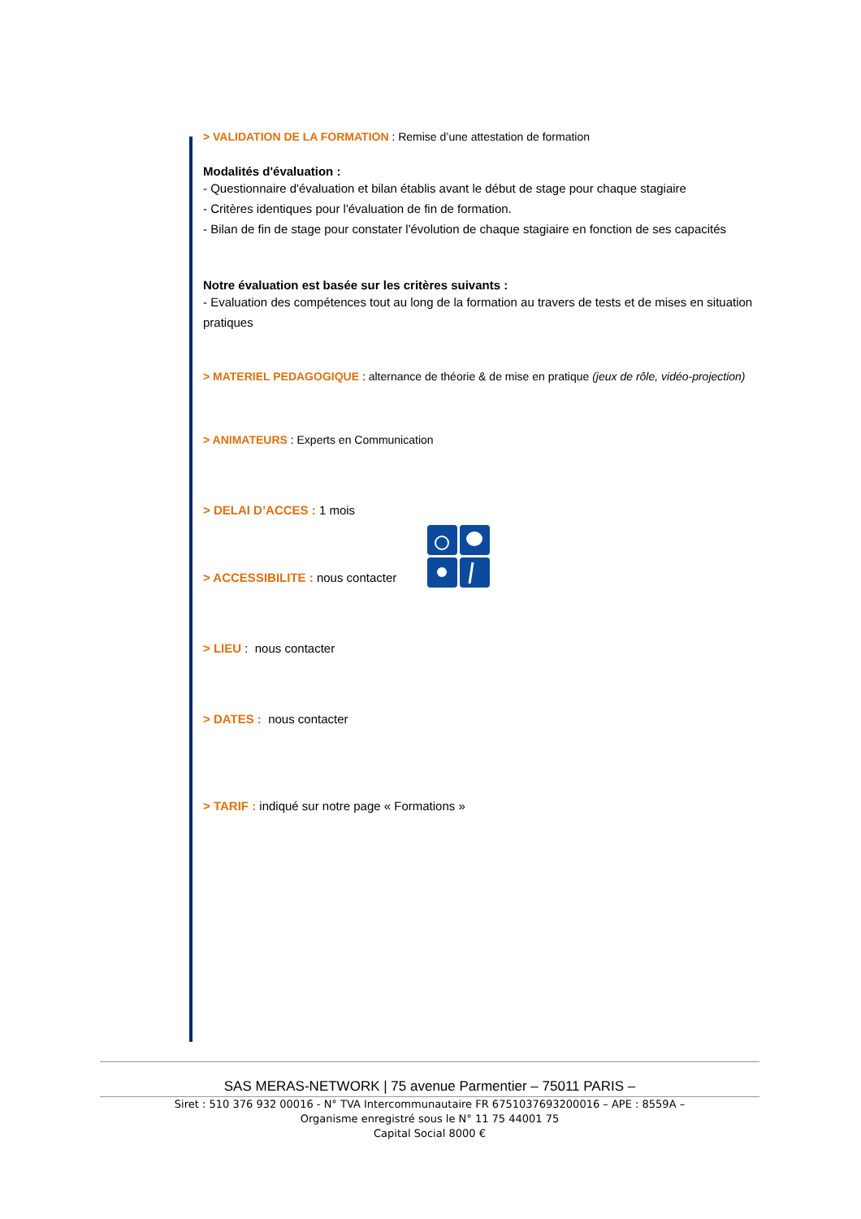> VALIDATION DE LA FORMATION : Remise d’une attestation de formation
Modalités d'évaluation :
- Questionnaire d'évaluation et bilan établis avant le début de stage pour chaque stagiaire
- Critères identiques pour l'évaluation de fin de formation.
- Bilan de fin de stage pour constater l'évolution de chaque stagiaire en fonction de ses capacités
Notre évaluation est basée sur les critères suivants :
- Evaluation des compétences tout au long de la formation au travers de tests et de mises en situation pratiques
> MATERIEL PEDAGOGIQUE : alternance de théorie & de mise en pratique (jeux de rôle, vidéo-projection)
> ANIMATEURS : Experts en Communication
> DELAI D’ACCES : 1 mois
> ACCESSIBILITE : nous contacter
> LIEU : nous contacter
> DATES : nous contacter
> TARIF : indiqué sur notre page « Formations »
SAS MERAS-NETWORK | 75 avenue Parmentier – 75011 PARIS –
Siret : 510 376 932 00016 - N° TVA Intercommunautaire FR 6751037693200016 – APE : 8559A –
Organisme enregistré sous le N° 11 75 44001 75
Capital Social 8000 €